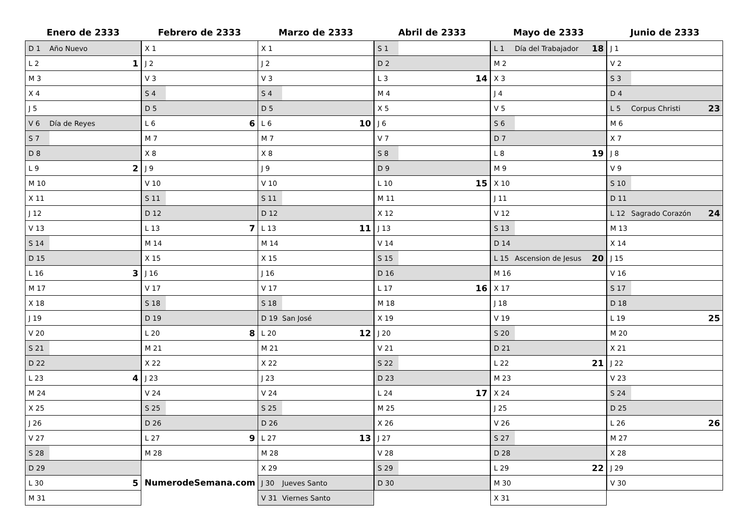Enero de 2333
| D 1 | Año Nuevo | |
| L 2 | | 1 |
| M 3 | | |
| X 4 | | |
| J 5 | | |
| V 6 | Día de Reyes | |
| S 7 | | |
| D 8 | | |
| L 9 | | 2 |
| M 10 | | |
| X 11 | | |
| J 12 | | |
| V 13 | | |
| S 14 | | |
| D 15 | | |
| L 16 | | 3 |
| M 17 | | |
| X 18 | | |
| J 19 | | |
| V 20 | | |
| S 21 | | |
| D 22 | | |
| L 23 | | 4 |
| M 24 | | |
| X 25 | | |
| J 26 | | |
| V 27 | | |
| S 28 | | |
| D 29 | | |
| L 30 | | 5 |
| M 31 | | |
Febrero de 2333
| X 1 | | |
| J 2 | | |
| V 3 | | |
| S 4 | | |
| D 5 | | |
| L 6 | | 6 |
| M 7 | | |
| X 8 | | |
| J 9 | | |
| V 10 | | |
| S 11 | | |
| D 12 | | |
| L 13 | | 7 |
| M 14 | | |
| X 15 | | |
| J 16 | | |
| V 17 | | |
| S 18 | | |
| D 19 | | |
| L 20 | | 8 |
| M 21 | | |
| X 22 | | |
| J 23 | | |
| V 24 | | |
| S 25 | | |
| D 26 | | |
| L 27 | | 9 |
| M 28 | | |
| NumerodeSemana.com | | |
Marzo de 2333
| X 1 | | |
| J 2 | | |
| V 3 | | |
| S 4 | | |
| D 5 | | |
| L 6 | | 10 |
| M 7 | | |
| X 8 | | |
| J 9 | | |
| V 10 | | |
| S 11 | | |
| D 12 | | |
| L 13 | | 11 |
| M 14 | | |
| X 15 | | |
| J 16 | | |
| V 17 | | |
| S 18 | | |
| D 19 | San José | |
| L 20 | | 12 |
| M 21 | | |
| X 22 | | |
| J 23 | | |
| V 24 | | |
| S 25 | | |
| D 26 | | |
| L 27 | | 13 |
| M 28 | | |
| X 29 | | |
| J 30 | Jueves Santo | |
| V 31 | Viernes Santo | |
Abril de 2333
| S 1 | | |
| D 2 | | |
| L 3 | | 14 |
| M 4 | | |
| X 5 | | |
| J 6 | | |
| V 7 | | |
| S 8 | | |
| D 9 | | |
| L 10 | | 15 |
| M 11 | | |
| X 12 | | |
| J 13 | | |
| V 14 | | |
| S 15 | | |
| D 16 | | |
| L 17 | | 16 |
| M 18 | | |
| X 19 | | |
| J 20 | | |
| V 21 | | |
| S 22 | | |
| D 23 | | |
| L 24 | | 17 |
| M 25 | | |
| X 26 | | |
| J 27 | | |
| V 28 | | |
| S 29 | | |
| D 30 | | |
Mayo de 2333
| L 1 | Día del Trabajador | 18 |
| M 2 | | |
| X 3 | | |
| J 4 | | |
| V 5 | | |
| S 6 | | |
| D 7 | | |
| L 8 | | 19 |
| M 9 | | |
| X 10 | | |
| J 11 | | |
| V 12 | | |
| S 13 | | |
| D 14 | | |
| L 15 | Ascension de Jesus | 20 |
| M 16 | | |
| X 17 | | |
| J 18 | | |
| V 19 | | |
| S 20 | | |
| D 21 | | |
| L 22 | | 21 |
| M 23 | | |
| X 24 | | |
| J 25 | | |
| V 26 | | |
| S 27 | | |
| D 28 | | |
| L 29 | | 22 |
| M 30 | | |
| X 31 | | |
Junio de 2333
| J 1 | | |
| V 2 | | |
| S 3 | | |
| D 4 | | |
| L 5 | Corpus Christi | 23 |
| M 6 | | |
| X 7 | | |
| J 8 | | |
| V 9 | | |
| S 10 | | |
| D 11 | | |
| L 12 | Sagrado Corazón | 24 |
| M 13 | | |
| X 14 | | |
| J 15 | | |
| V 16 | | |
| S 17 | | |
| D 18 | | |
| L 19 | | 25 |
| M 20 | | |
| X 21 | | |
| J 22 | | |
| V 23 | | |
| S 24 | | |
| D 25 | | |
| L 26 | | 26 |
| M 27 | | |
| X 28 | | |
| J 29 | | |
| V 30 | | |